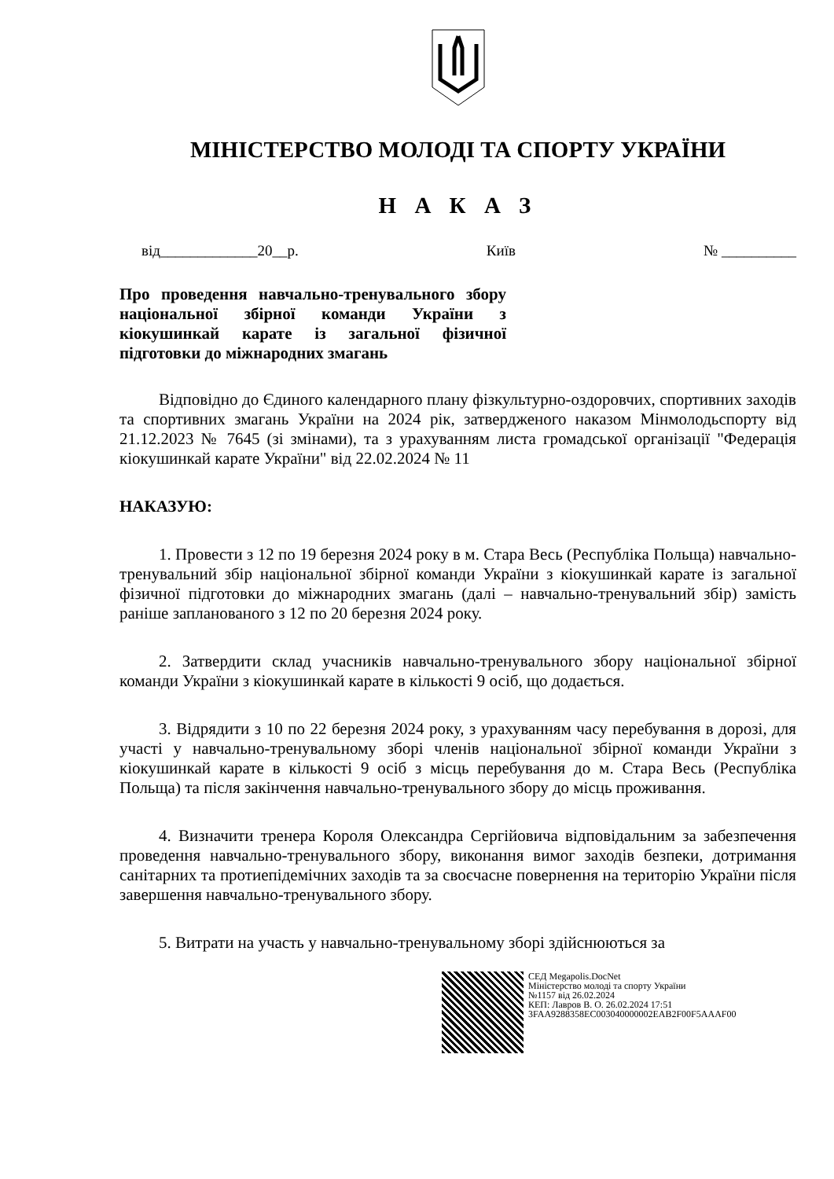МІНІСТЕРСТВО МОЛОДІ ТА СПОРТУ УКРАЇНИ
Н А К А З
від_____________20__р. Київ № __________
Про проведення навчально-тренувального збору національної збірної команди України з кіокушинкай карате із загальної фізичної підготовки до міжнародних змагань
Відповідно до Єдиного календарного плану фізкультурно-оздоровчих, спортивних заходів та спортивних змагань України на 2024 рік, затвердженого наказом Мінмолодьспорту від 21.12.2023 № 7645 (зі змінами), та з урахуванням листа громадської організації "Федерація кіокушинкай карате України" від 22.02.2024 № 11
НАКАЗУЮ:
1. Провести з 12 по 19 березня 2024 року в м. Стара Весь (Республіка Польща) навчально-тренувальний збір національної збірної команди України з кіокушинкай карате із загальної фізичної підготовки до міжнародних змагань (далі – навчально-тренувальний збір) замість раніше запланованого з 12 по 20 березня 2024 року.
2. Затвердити склад учасників навчально-тренувального збору національної збірної команди України з кіокушинкай карате в кількості 9 осіб, що додається.
3. Відрядити з 10 по 22 березня 2024 року, з урахуванням часу перебування в дорозі, для участі у навчально-тренувальному зборі членів національної збірної команди України з кіокушинкай карате в кількості 9 осіб з місць перебування до м. Стара Весь (Республіка Польща) та після закінчення навчально-тренувального збору до місць проживання.
4. Визначити тренера Короля Олександра Сергійовича відповідальним за забезпечення проведення навчально-тренувального збору, виконання вимог заходів безпеки, дотримання санітарних та протиепідемічних заходів та за своєчасне повернення на територію України після завершення навчально-тренувального збору.
5. Витрати на участь у навчально-тренувальному зборі здійснюються за
СЕД Megapolis.DocNet
Міністерство молоді та спорту України
№1157 від 26.02.2024
КЕП: Лавров В. О. 26.02.2024 17:51
3FAA9288358EC003040000002EAB2F00F5AAAF00